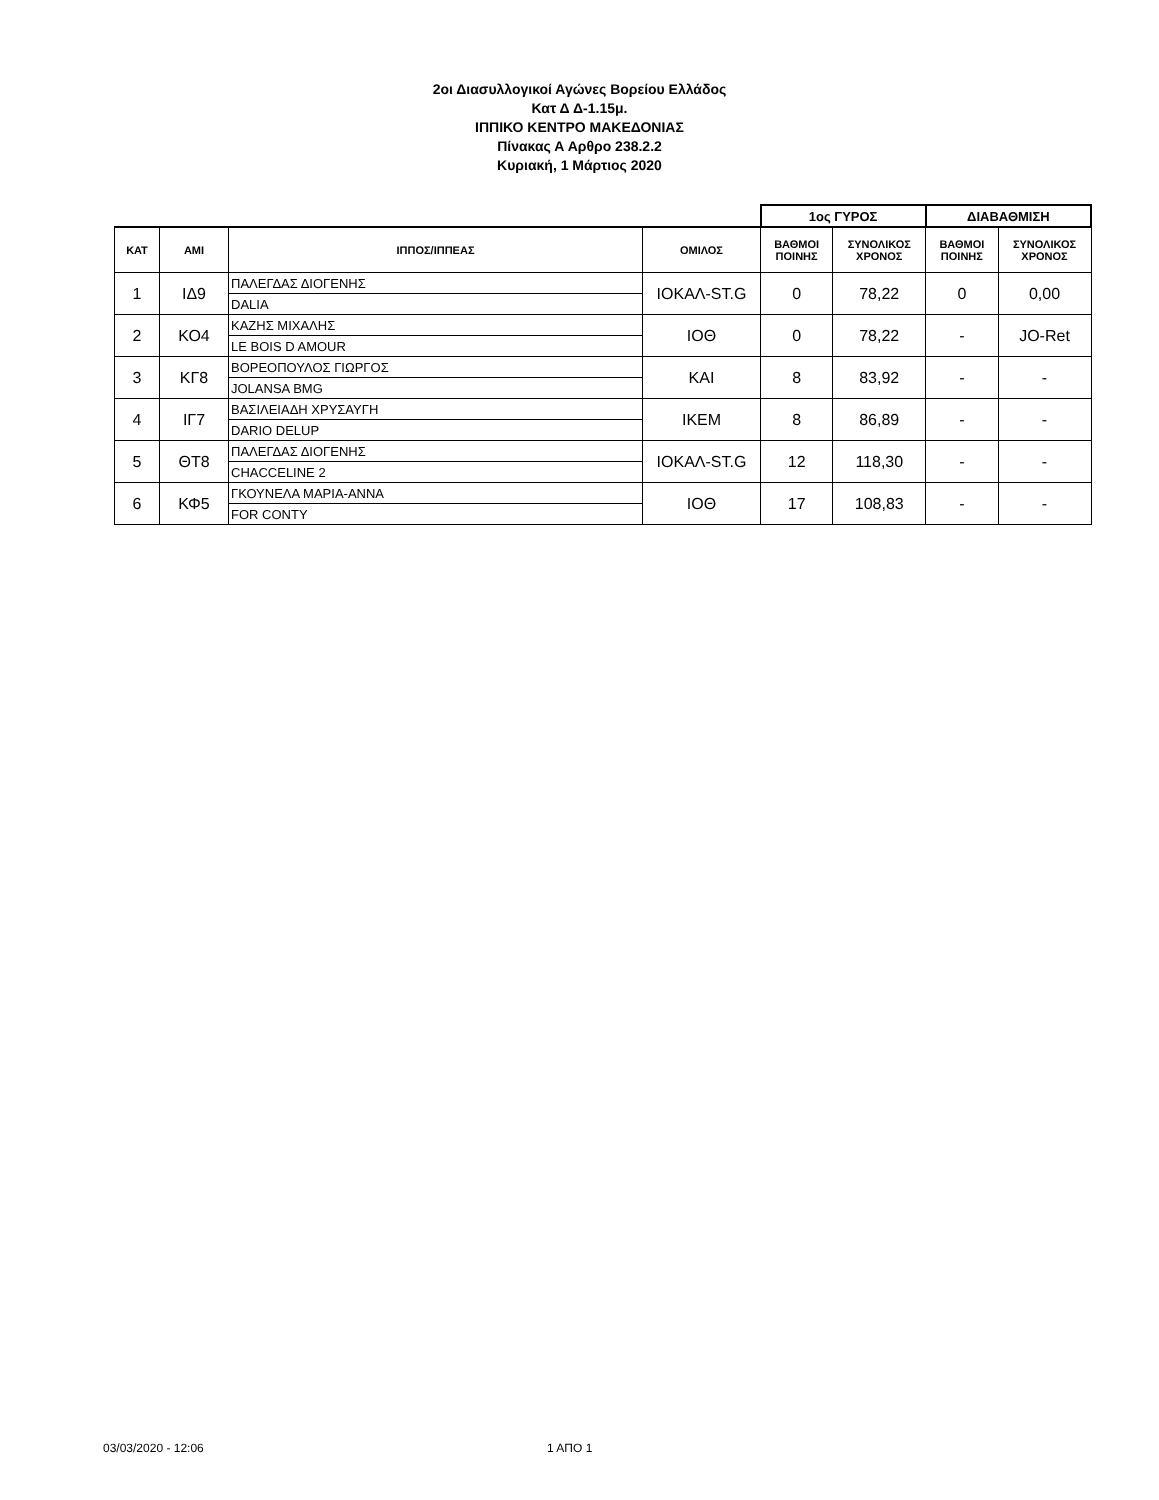2οι Διασυλλογικοί Αγώνες Βορείου Ελλάδος
Κατ Δ Δ-1.15μ.
ΙΠΠΙΚΟ ΚΕΝΤΡΟ ΜΑΚΕΔΟΝΙΑΣ
Πίνακας Α Αρθρο 238.2.2
Κυριακή, 1 Μάρτιος 2020
| | | | | 1ος ΓΥΡΟΣ | | ΔΙΑΒΑΘΜΙΣΗ | |
| ΚΑΤ | ΑΜΙ | ΙΠΠΟΣ/ΙΠΠΕΑΣ | ΟΜΙΛΟΣ | ΒΑΘΜΟΙ ΠΟΙΝΗΣ | ΣΥΝΟΛΙΚΟΣ ΧΡΟΝΟΣ | ΒΑΘΜΟΙ ΠΟΙΝΗΣ | ΣΥΝΟΛΙΚΟΣ ΧΡΟΝΟΣ |
| 1 | ΙΔ9 | ΠΑΛΕΓΔΑΣ ΔΙΟΓΕΝΗΣ | ΙΟΚΑΛ-ST.G | 0 | 78,22 | 0 | 0,00 |
| | | DALIA | | | | | |
| 2 | ΚΟ4 | ΚΑΖΗΣ ΜΙΧΑΛΗΣ | ΙΟΘ | 0 | 78,22 | - | JO-Ret |
| | | LE BOIS D AMOUR | | | | | |
| 3 | ΚΓ8 | ΒΟΡΕΟΠΟΥΛΟΣ ΓΙΩΡΓΟΣ | ΚΑΙ | 8 | 83,92 | - | - |
| | | JOLANSA BMG | | | | | |
| 4 | ΙΓ7 | ΒΑΣΙΛΕΙΑΔΗ ΧΡΥΣΑΥΓΗ | ΙΚΕΜ | 8 | 86,89 | - | - |
| | | DARIO DELUP | | | | | |
| 5 | ΘΤ8 | ΠΑΛΕΓΔΑΣ ΔΙΟΓΕΝΗΣ | ΙΟΚΑΛ-ST.G | 12 | 118,30 | - | - |
| | | CHACCELINE 2 | | | | | |
| 6 | ΚΦ5 | ΓΚΟΥΝΕΛΑ ΜΑΡΙΑ-ΑΝΝΑ | ΙΟΘ | 17 | 108,83 | - | - |
| | | FOR CONTY | | | | | |
03/03/2020 - 12:06 1 ΑΠΟ 1